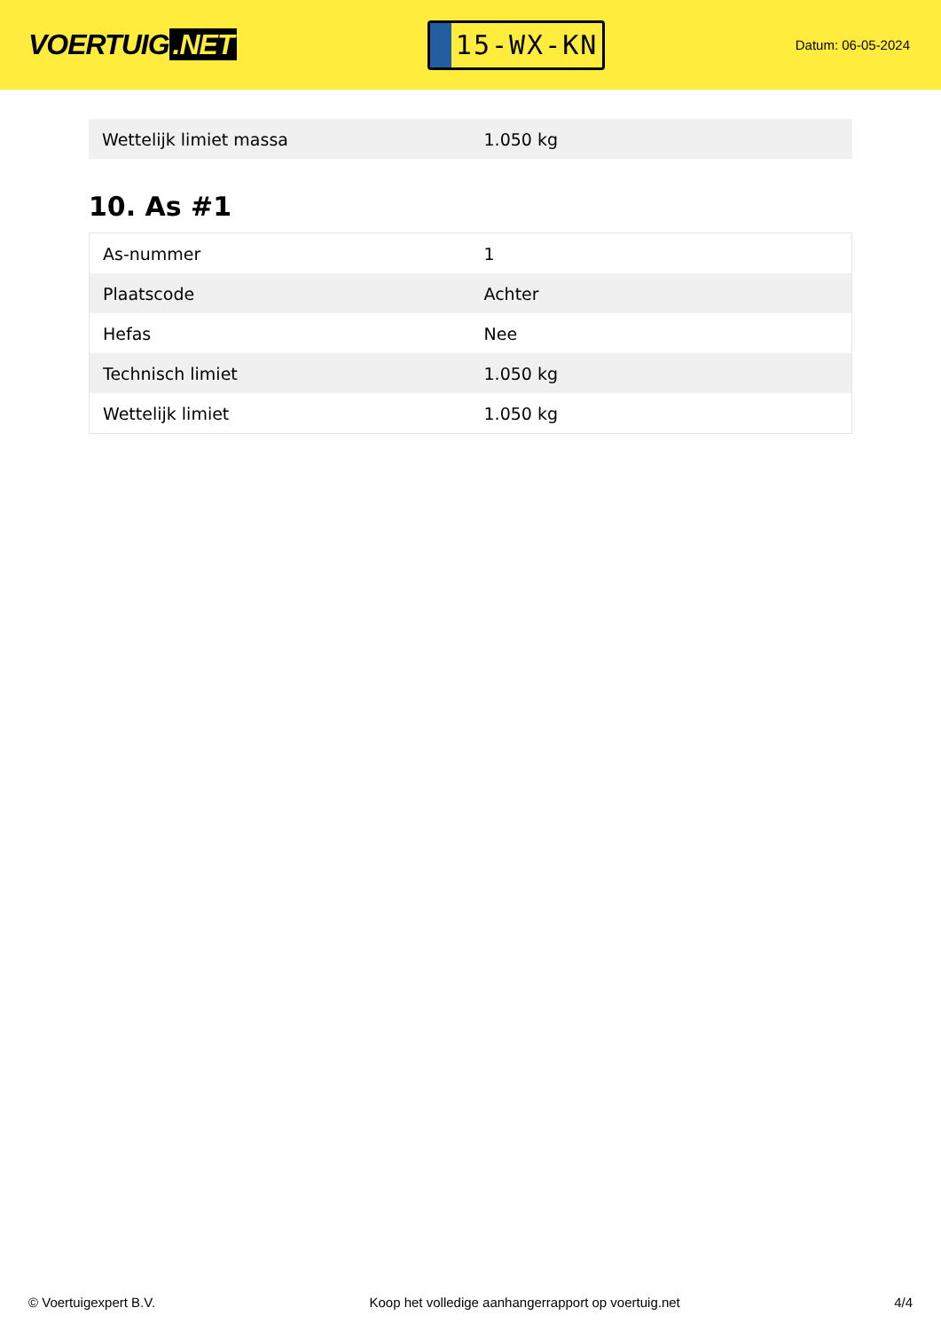VOERTUIG.NET
15-WX-KN
Datum: 06-05-2024
| Wettelijk limiet massa | 1.050 kg |
10. As #1
| As-nummer | 1 |
| Plaatscode | Achter |
| Hefas | Nee |
| Technisch limiet | 1.050 kg |
| Wettelijk limiet | 1.050 kg |
© Voertuigexpert B.V. Koop het volledige aanhangerrapport op voertuig.net 4/4